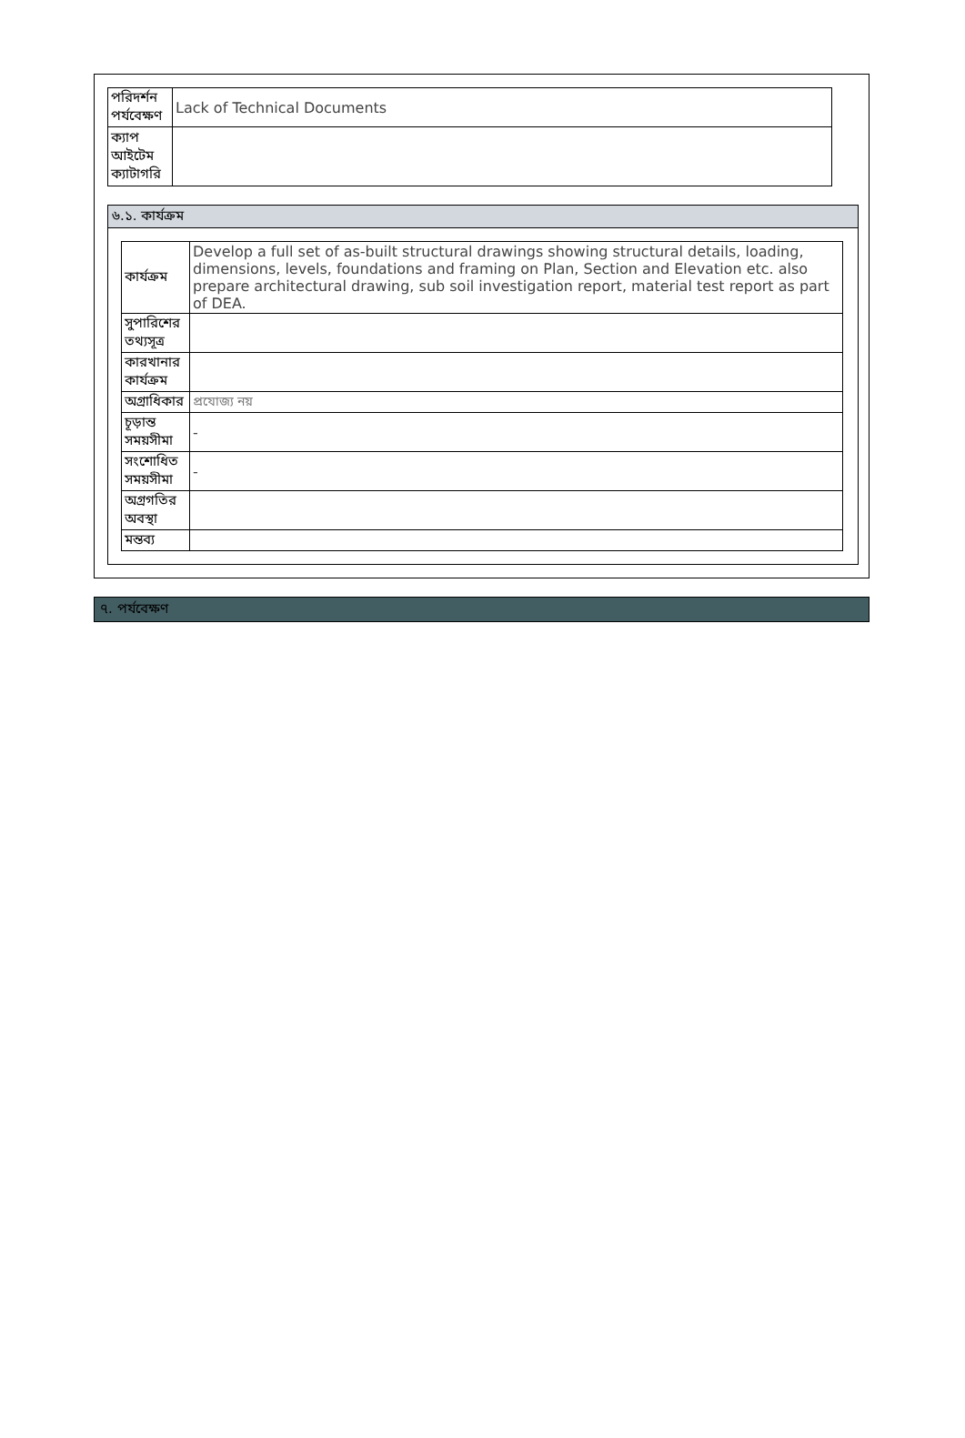| পরিদর্শন পর্যবেক্ষণ | Lack of Technical Documents |
| ক্যাপ আইটেম ক্যাটাগরি | |
৬.১. কার্যক্রম
| কার্যক্রম | Develop a full set of as-built structural drawings showing structural details, loading, dimensions, levels, foundations and framing on Plan, Section and Elevation etc. also prepare architectural drawing, sub soil investigation report, material test report as part of DEA. |
| সুপারিশের তথ্যসূত্র | |
| কারখানার কার্যক্রম | |
| অগ্রাধিকার | প্রযোজ্য নয় |
| চূড়ান্ত সময়সীমা | - |
| সংশোধিত সময়সীমা | - |
| অগ্রগতির অবস্থা | |
| মন্তব্য | |
৭. পর্যবেক্ষণ